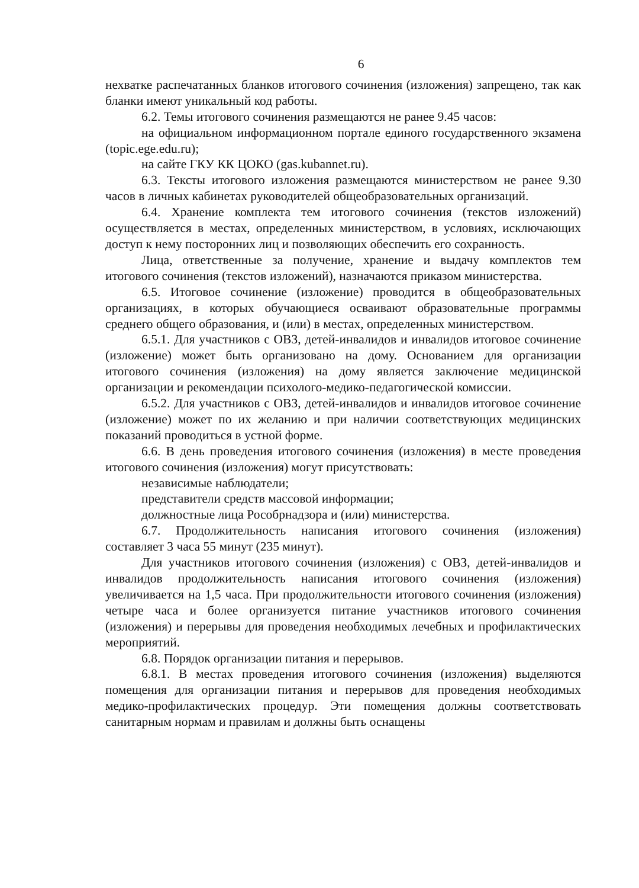6
нехватке распечатанных бланков итогового сочинения (изложения) запрещено, так как бланки имеют уникальный код работы.
6.2. Темы итогового сочинения размещаются не ранее 9.45 часов:
на официальном информационном портале единого государственного экзамена (topic.ege.edu.ru);
на сайте ГКУ КК ЦОКО (gas.kubannet.ru).
6.3. Тексты итогового изложения размещаются министерством не ранее 9.30 часов в личных кабинетах руководителей общеобразовательных организаций.
6.4. Хранение комплекта тем итогового сочинения (текстов изложений) осуществляется в местах, определенных министерством, в условиях, исключающих доступ к нему посторонних лиц и позволяющих обеспечить его сохранность.
Лица, ответственные за получение, хранение и выдачу комплектов тем итогового сочинения (текстов изложений), назначаются приказом министерства.
6.5. Итоговое сочинение (изложение) проводится в общеобразовательных организациях, в которых обучающиеся осваивают образовательные программы среднего общего образования, и (или) в местах, определенных министерством.
6.5.1. Для участников с ОВЗ, детей-инвалидов и инвалидов итоговое сочинение (изложение) может быть организовано на дому. Основанием для организации итогового сочинения (изложения) на дому является заключение медицинской организации и рекомендации психолого-медико-педагогической комиссии.
6.5.2. Для участников с ОВЗ, детей-инвалидов и инвалидов итоговое сочинение (изложение) может по их желанию и при наличии соответствующих медицинских показаний проводиться в устной форме.
6.6. В день проведения итогового сочинения (изложения) в месте проведения итогового сочинения (изложения) могут присутствовать:
независимые наблюдатели;
представители средств массовой информации;
должностные лица Рособрнадзора и (или) министерства.
6.7. Продолжительность написания итогового сочинения (изложения) составляет 3 часа 55 минут (235 минут).
Для участников итогового сочинения (изложения) с ОВЗ, детей-инвалидов и инвалидов продолжительность написания итогового сочинения (изложения) увеличивается на 1,5 часа. При продолжительности итогового сочинения (изложения) четыре часа и более организуется питание участников итогового сочинения (изложения) и перерывы для проведения необходимых лечебных и профилактических мероприятий.
6.8. Порядок организации питания и перерывов.
6.8.1. В местах проведения итогового сочинения (изложения) выделяются помещения для организации питания и перерывов для проведения необходимых медико-профилактических процедур. Эти помещения должны соответствовать санитарным нормам и правилам и должны быть оснащены